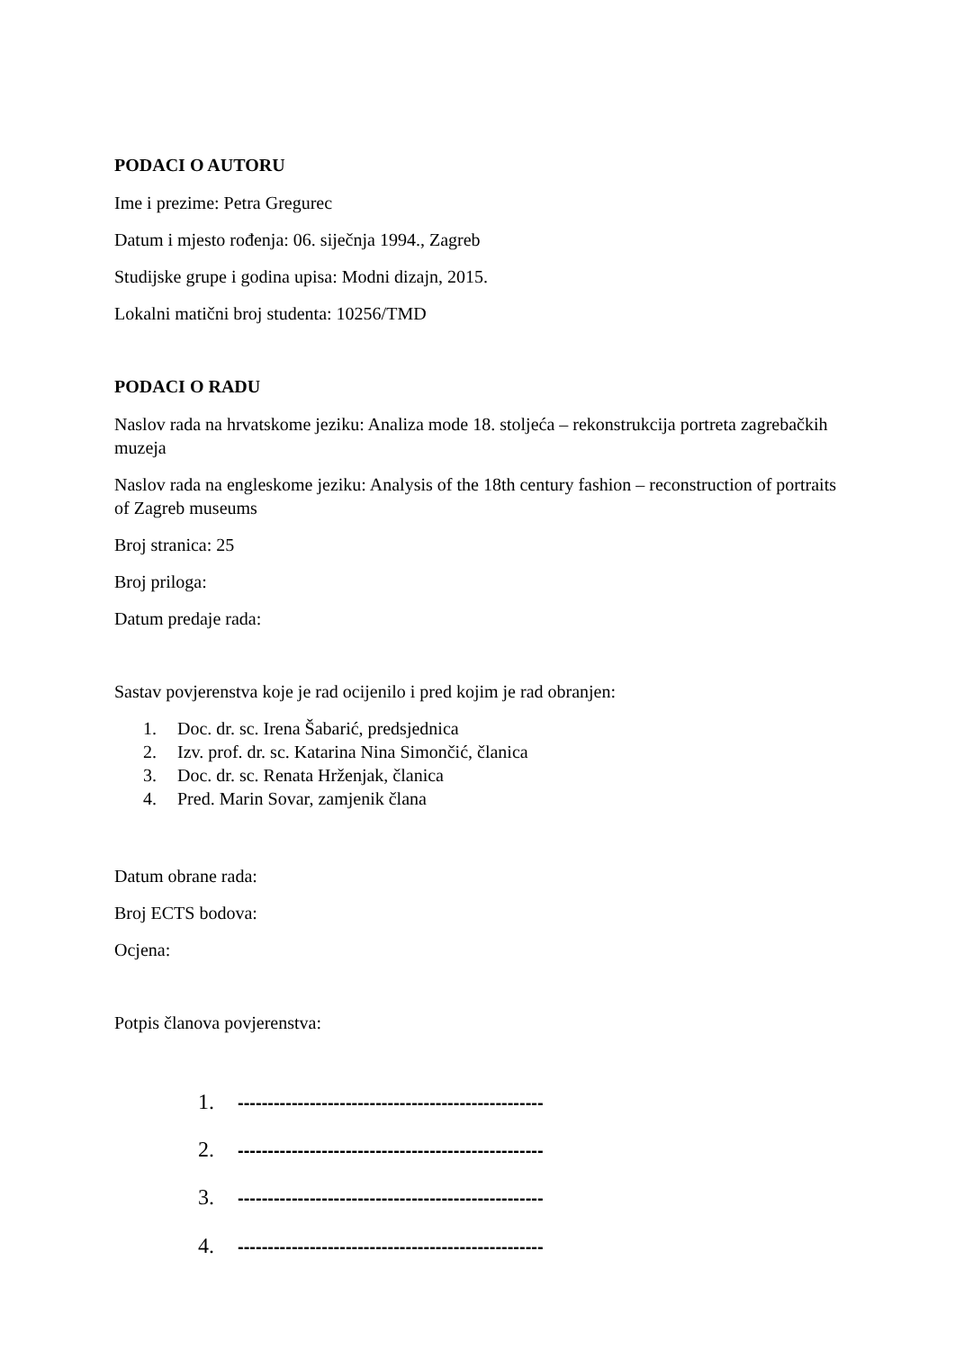PODACI O AUTORU
Ime i prezime: Petra Gregurec
Datum i mjesto rođenja: 06. siječnja 1994., Zagreb
Studijske grupe i godina upisa: Modni dizajn, 2015.
Lokalni matični broj studenta: 10256/TMD
PODACI O RADU
Naslov rada na hrvatskome jeziku: Analiza mode 18. stoljeća – rekonstrukcija portreta zagrebačkih muzeja
Naslov rada na engleskome jeziku: Analysis of the 18th century fashion – reconstruction of portraits of Zagreb museums
Broj stranica: 25
Broj priloga:
Datum predaje rada:
Sastav povjerenstva koje je rad ocijenilo i pred kojim je rad obranjen:
1. Doc. dr. sc. Irena Šabarić, predsjednica
2. Izv. prof. dr. sc. Katarina Nina Simončić, članica
3. Doc. dr. sc. Renata Hrženjak, članica
4. Pred. Marin Sovar, zamjenik člana
Datum obrane rada:
Broj ECTS bodova:
Ocjena:
Potpis članova povjerenstva:
1. ---------------------------------------------------
2. ---------------------------------------------------
3. ---------------------------------------------------
4. ---------------------------------------------------